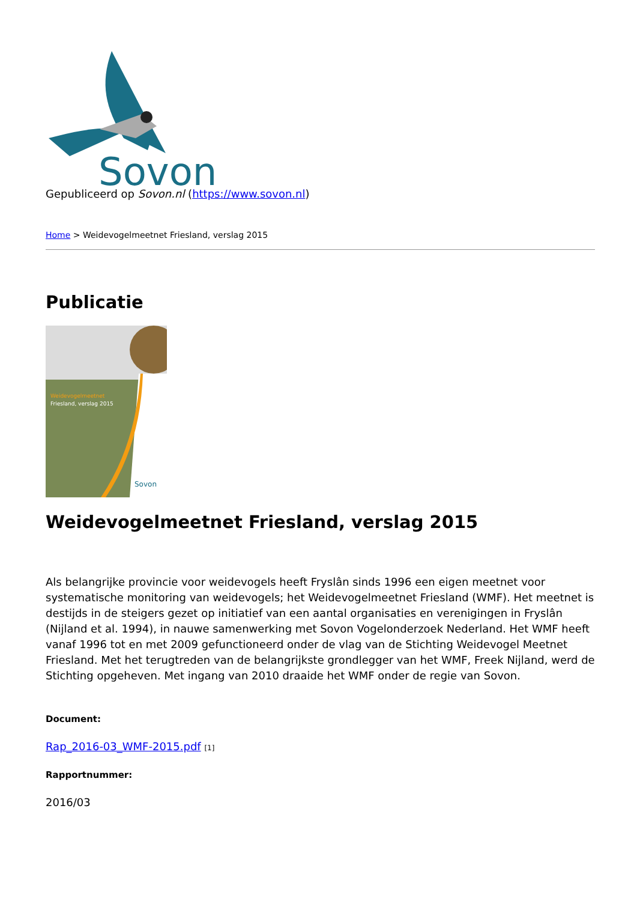Sovon
Gepubliceerd op Sovon.nl (https://www.sovon.nl)
Home > Weidevogelmeetnet Friesland, verslag 2015
Publicatie
Weidevogelmeetnet
Friesland, verslag 2015
Sovon
Weidevogelmeetnet Friesland, verslag 2015
Als belangrijke provincie voor weidevogels heeft Fryslân sinds 1996 een eigen meetnet voor systematische monitoring van weidevogels; het Weidevogelmeetnet Friesland (WMF). Het meetnet is destijds in de steigers gezet op initiatief van een aantal organisaties en verenigingen in Fryslân (Nijland et al. 1994), in nauwe samenwerking met Sovon Vogelonderzoek Nederland. Het WMF heeft vanaf 1996 tot en met 2009 gefunctioneerd onder de vlag van de Stichting Weidevogel Meetnet Friesland. Met het terugtreden van de belangrijkste grondlegger van het WMF, Freek Nijland, werd de Stichting opgeheven. Met ingang van 2010 draaide het WMF onder de regie van Sovon.
Document:
Rap_2016-03_WMF-2015.pdf [1]
Rapportnummer:
2016/03